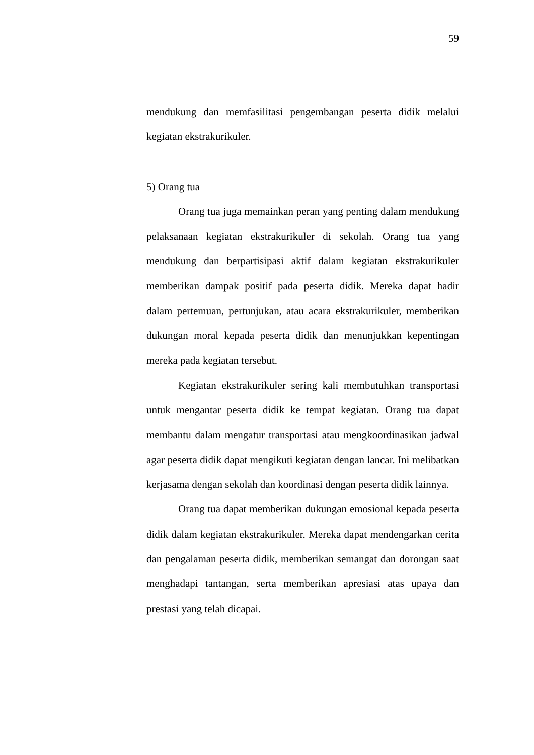59
mendukung dan memfasilitasi pengembangan peserta didik melalui kegiatan ekstrakurikuler.
5) Orang tua
Orang tua juga memainkan peran yang penting dalam mendukung pelaksanaan kegiatan ekstrakurikuler di sekolah. Orang tua yang mendukung dan berpartisipasi aktif dalam kegiatan ekstrakurikuler memberikan dampak positif pada peserta didik. Mereka dapat hadir dalam pertemuan, pertunjukan, atau acara ekstrakurikuler, memberikan dukungan moral kepada peserta didik dan menunjukkan kepentingan mereka pada kegiatan tersebut.
Kegiatan ekstrakurikuler sering kali membutuhkan transportasi untuk mengantar peserta didik ke tempat kegiatan. Orang tua dapat membantu dalam mengatur transportasi atau mengkoordinasikan jadwal agar peserta didik dapat mengikuti kegiatan dengan lancar. Ini melibatkan kerjasama dengan sekolah dan koordinasi dengan peserta didik lainnya.
Orang tua dapat memberikan dukungan emosional kepada peserta didik dalam kegiatan ekstrakurikuler. Mereka dapat mendengarkan cerita dan pengalaman peserta didik, memberikan semangat dan dorongan saat menghadapi tantangan, serta memberikan apresiasi atas upaya dan prestasi yang telah dicapai.